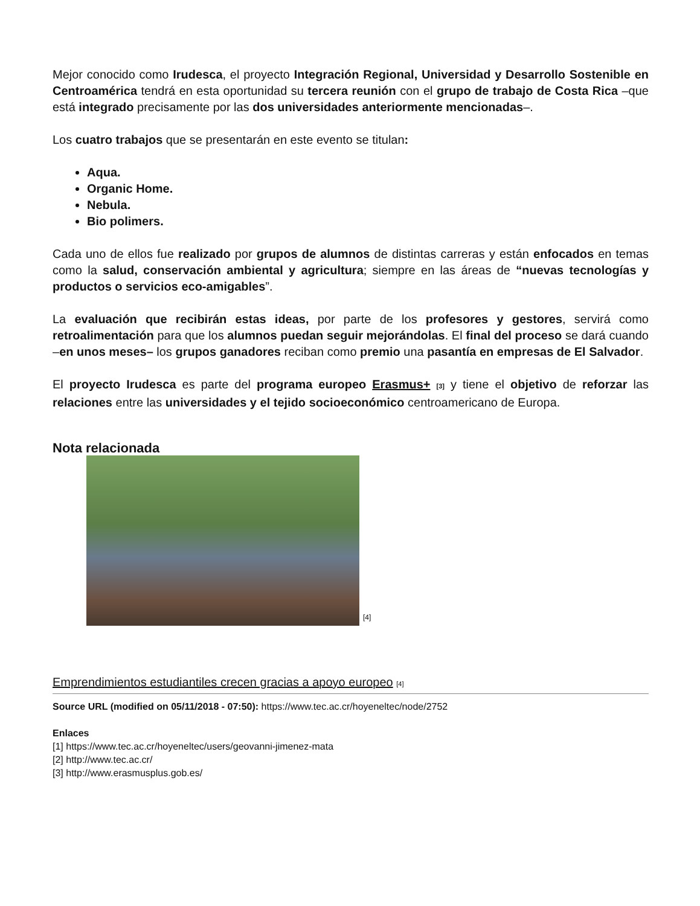Mejor conocido como Irudesca, el proyecto Integración Regional, Universidad y Desarrollo Sostenible en Centroamérica tendrá en esta oportunidad su tercera reunión con el grupo de trabajo de Costa Rica –que está integrado precisamente por las dos universidades anteriormente mencionadas–.
Los cuatro trabajos que se presentarán en este evento se titulan:
Aqua.
Organic Home.
Nebula.
Bio polimers.
Cada uno de ellos fue realizado por grupos de alumnos de distintas carreras y están enfocados en temas como la salud, conservación ambiental y agricultura; siempre en las áreas de “nuevas tecnologías y productos o servicios eco-amigables”.
La evaluación que recibirán estas ideas, por parte de los profesores y gestores, servirá como retroalimentación para que los alumnos puedan seguir mejorándolas. El final del proceso se dará cuando –en unos meses– los grupos ganadores reciban como premio una pasantía en empresas de El Salvador.
El proyecto Irudesca es parte del programa europeo Erasmus+ [3] y tiene el objetivo de reforzar las relaciones entre las universidades y el tejido socioeconómico centroamericano de Europa.
Nota relacionada
[4]
Emprendimientos estudiantiles crecen gracias a apoyo europeo [4]
Source URL (modified on 05/11/2018 - 07:50): https://www.tec.ac.cr/hoyeneltec/node/2752
Enlaces
[1] https://www.tec.ac.cr/hoyeneltec/users/geovanni-jimenez-mata
[2] http://www.tec.ac.cr/
[3] http://www.erasmusplus.gob.es/